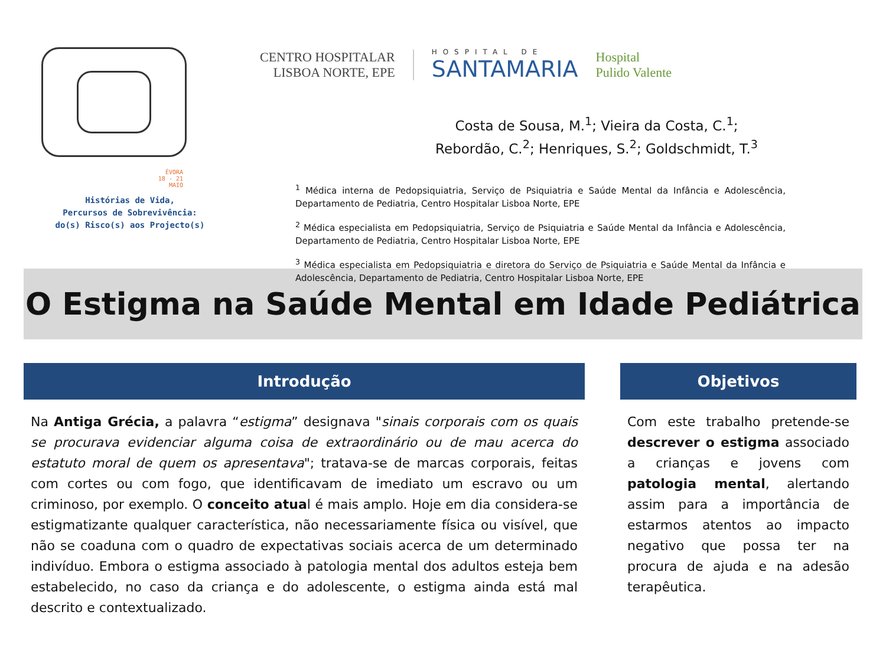ÉVORA
18 - 21
MAIO
Histórias de Vida,
Percursos de Sobrevivência:
do(s) Risco(s) aos Projecto(s)
CENTRO HOSPITALAR
LISBOA NORTE, EPE
HOSPITAL DE
SANTAMARIA
Hospital
Pulido Valente
Costa de Sousa, M.<sup>1</sup>; Vieira da Costa, C.<sup>1</sup>;
Rebordão, C.<sup>2</sup>; Henriques, S.<sup>2</sup>; Goldschmidt, T.<sup>3</sup>
<sup>1</sup> Médica interna de Pedopsiquiatria, Serviço de Psiquiatria e Saúde Mental da Infância e Adolescência, Departamento de Pediatria, Centro Hospitalar Lisboa Norte, EPE
<sup>2</sup> Médica especialista em Pedopsiquiatria, Serviço de Psiquiatria e Saúde Mental da Infância e Adolescência, Departamento de Pediatria, Centro Hospitalar Lisboa Norte, EPE
<sup>3</sup> Médica especialista em Pedopsiquiatria e diretora do Serviço de Psiquiatria e Saúde Mental da Infância e Adolescência, Departamento de Pediatria, Centro Hospitalar Lisboa Norte, EPE
O Estigma na Saúde Mental em Idade Pediátrica
Introdução
Na Antiga Grécia, a palavra “estigma” designava "sinais corporais com os quais se procurava evidenciar alguma coisa de extraordinário ou de mau acerca do estatuto moral de quem os apresentava"; tratava-se de marcas corporais, feitas com cortes ou com fogo, que identificavam de imediato um escravo ou um criminoso, por exemplo. O conceito atual é mais amplo. Hoje em dia considera-se estigmatizante qualquer característica, não necessariamente física ou visível, que não se coaduna com o quadro de expectativas sociais acerca de um determinado indivíduo. Embora o estigma associado à patologia mental dos adultos esteja bem estabelecido, no caso da criança e do adolescente, o estigma ainda está mal descrito e contextualizado.
Objetivos
Com este trabalho pretende-se descrever o estigma associado a crianças e jovens com patologia mental, alertando assim para a importância de estarmos atentos ao impacto negativo que possa ter na procura de ajuda e na adesão terapêutica.